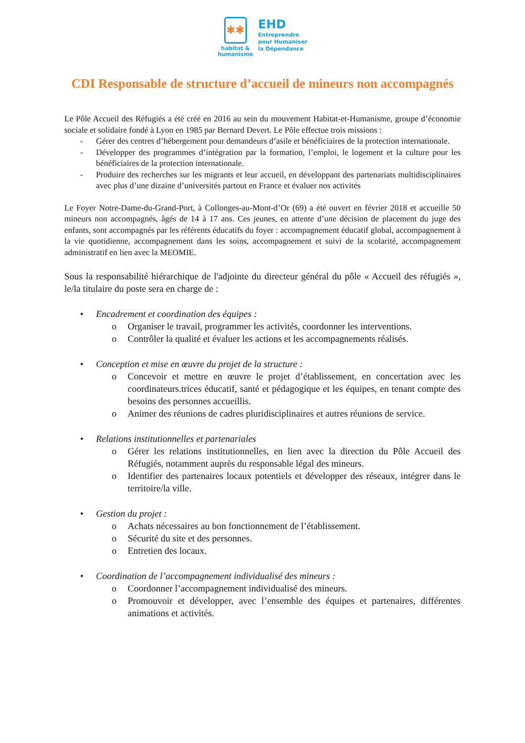✱✱
habitat &
humanisme
EHD
Entreprendre
pour Humaniser
la Dépendance
CDI Responsable de structure d’accueil de mineurs non accompagnés
Le Pôle Accueil des Réfugiés a été créé en 2016 au sein du mouvement Habitat-et-Humanisme, groupe d’économie sociale et solidaire fondé à Lyon en 1985 par Bernard Devert. Le Pôle effectue trois missions :
- Gérer des centres d’hébergement pour demandeurs d’asile et bénéficiaires de la protection internationale.
- Développer des programmes d’intégration par la formation, l’emploi, le logement et la culture pour les bénéficiaires de la protection internationale.
- Produire des recherches sur les migrants et leur accueil, en développant des partenariats multidisciplinaires avec plus d’une dizaine d’universités partout en France et évaluer nos activités
Le Foyer Notre-Dame-du-Grand-Port, à Collonges-au-Mont-d’Or (69) a été ouvert en février 2018 et accueille 50 mineurs non accompagnés, âgés de 14 à 17 ans. Ces jeunes, en attente d’une décision de placement du juge des enfants, sont accompagnés par les référents éducatifs du foyer : accompagnement éducatif global, accompagnement à la vie quotidienne, accompagnement dans les soins, accompagnement et suivi de la scolarité, accompagnement administratif en lien avec la MEOMIE.
Sous la responsabilité hiérarchique de l'adjointe du directeur général du pôle « Accueil des réfugiés », le/la titulaire du poste sera en charge de :
• Encadrement et coordination des équipes :
o Organiser le travail, programmer les activités, coordonner les interventions.
o Contrôler la qualité et évaluer les actions et les accompagnements réalisés.
• Conception et mise en œuvre du projet de la structure :
o Concevoir et mettre en œuvre le projet d’établissement, en concertation avec les coordinateurs.trices éducatif, santé et pédagogique et les équipes, en tenant compte des besoins des personnes accueillis.
o Animer des réunions de cadres pluridisciplinaires et autres réunions de service.
• Relations institutionnelles et partenariales
o Gérer les relations institutionnelles, en lien avec la direction du Pôle Accueil des Réfugiés, notamment auprès du responsable légal des mineurs.
o Identifier des partenaires locaux potentiels et développer des réseaux, intégrer dans le territoire/la ville.
• Gestion du projet :
o Achats nécessaires au bon fonctionnement de l’établissement.
o Sécurité du site et des personnes.
o Entretien des locaux.
• Coordination de l’accompagnement individualisé des mineurs :
o Coordonner l’accompagnement individualisé des mineurs.
o Promouvoir et développer, avec l’ensemble des équipes et partenaires, différentes animations et activités.